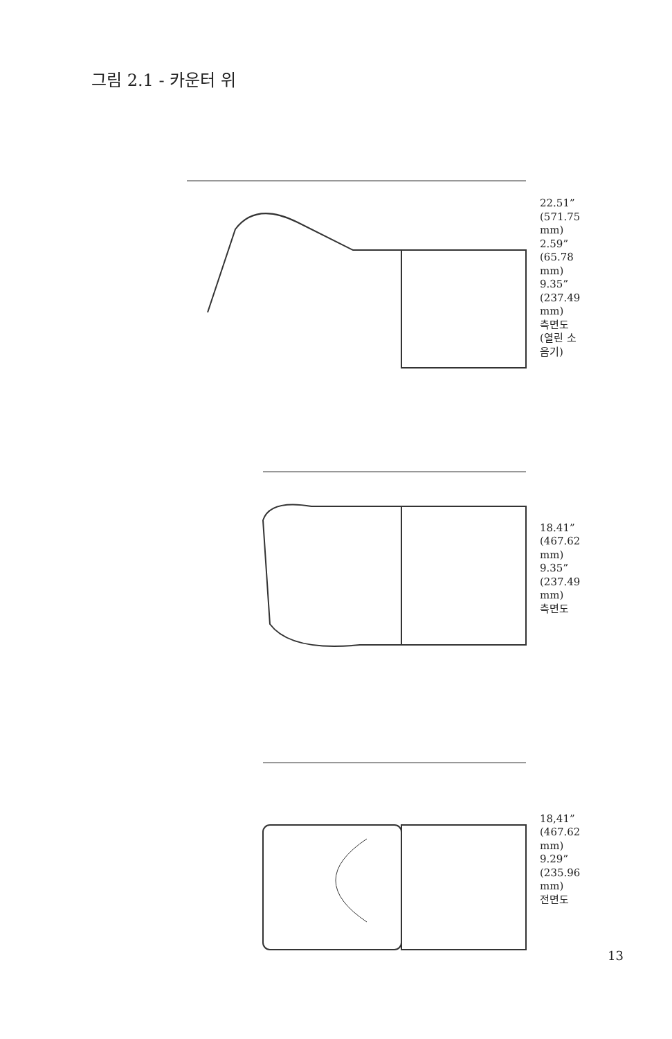그림 2.1 - 카운터 위
22.51” (571.75 mm)
2.59” (65.78 mm)
9.35” (237.49 mm)
측면도 (열린 소음기)
18.41” (467.62 mm)
9.35” (237.49 mm)
측면도
18,41” (467.62 mm)
9.29” (235.96 mm)
전면도
13